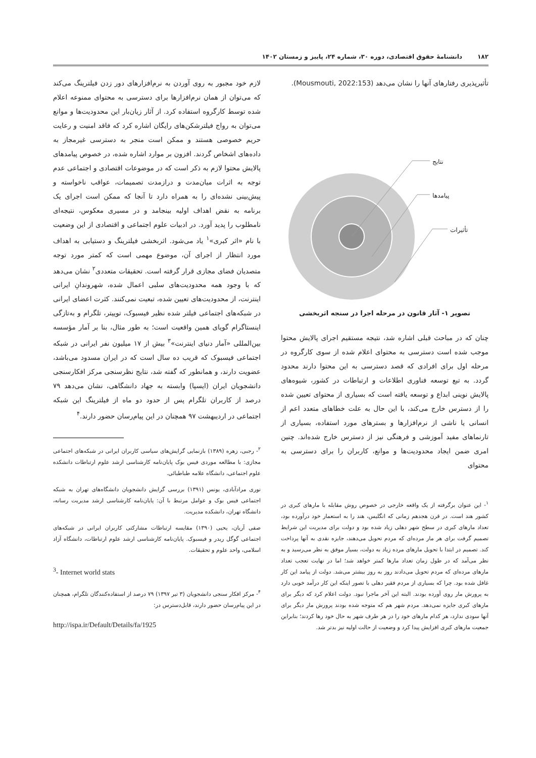۱۸۲ دانشنامهٔ حقوق اقتصادی، دوره ۳۰، شماره ۲۴، پاییز و زمستان ۱۴۰۲
تأثیرپذیری رفتارهای آنها را نشان می‌دهد (Mousmouti, 2022:153).
نتایج
پیامدها
تأثیرات
تصویر ۱- آثار قانون در مرحله اجرا در سنجه اثربخشی
چنان که در مباحث قبلی اشاره شد، نتیجه مستقیم اجرای پالایش محتوا موجب شده است دسترسی به محتوای اعلام شده از سوی کارگروه در مرحله اول برای افرادی که قصد دسترسی به این محتوا دارند محدود گردد. به تبع توسعه فناوری اطلاعات و ارتباطات در کشور، شیوه‌های پالایش نوینی ابداع و توسعه یافته است که بسیاری از محتوای تعیین شده را از دسترس خارج می‌کند، با این حال به علت خطاهای متعدد اعم از انسانی یا ناشی از نرم‌افزارها و بسترهای مورد استفاده، بسیاری از تارنماهای مفید آموزشی و فرهنگی نیز از دسترس خارج شده‌اند. چنین امری ضمن ایجاد محدودیت‌ها و موانع، کاربران را برای دسترسی به محتوای
<sup>۱</sup>- این عنوان برگرفته از یک واقعه خارجی در خصوص روش مقابله با مارهای کبری در کشور هند است. در قرن هجدهم زمانی که انگلیس، هند را به استعمار خود درآورده بود، تعداد مارهای کبری در سطح شهر دهلی زیاد شده بود و دولت برای مدیریت این شرایط تصمیم گرفت برای هر مار مرده‌ای که مردم تحویل می‌دهند، جایزه نقدی به آنها پرداخت کند. تصمیم در ابتدا با تحویل مارهای مرده زیاد به دولت، بسیار موفق به نظر می‌رسید و به نظر می‌آمد که در طول زمان تعداد مارها کمتر خواهد شد؛ اما در نهایت تعجب تعداد مارهای مرده‌ای که مردم تحویل می‌دادند روز به روز بیشتر می‌شد. دولت از پیامد این کار غافل شده بود. چرا که بسیاری از مردم فقیر دهلی با تصور اینکه این کار درآمد خوبی دارد به پرورش مار روی آورده بودند. البته این آخر ماجرا نبود. دولت اعلام کرد که دیگر برای مارهای کبری جایزه نمی‌دهد. مردم شهر هم که متوجه شده بودند پرورش مار دیگر برای آنها سودی ندارد، هر کدام مارهای خود را در هر طرف شهر به حال خود رها کردند؛ بنابراین جمعیت مارهای کبری افزایش پیدا کرد و وضعیت از حالت اولیه نیز بدتر شد.
لازم خود مجبور به روی آوردن به نرم‌افزارهای دور زدن فیلترینگ می‌کند که می‌توان از همان نرم‌افزارها برای دسترسی به محتوای ممنوعه اعلام شده توسط کارگروه استفاده کرد. از آثار زیان‌بار این محدودیت‌ها و موانع می‌توان به رواج فیلترشکن‌های رایگان اشاره کرد که فاقد امنیت و رعایت حریم خصوصی هستند و ممکن است منجر به دسترسی غیرمجاز به داده‌های اشخاص گردند. افزون بر موارد اشاره شده، در خصوص پیامدهای پالایش محتوا لازم به ذکر است که در موضوعات اقتصادی و اجتماعی عدم توجه به اثرات میان‌مدت و درازمدت تصمیمات، عواقب ناخواسته و پیش‌بینی نشده‌ای را به همراه دارد تا آنجا که ممکن است اجرای یک برنامه به نقض اهداف اولیه بینجامد و در مسیری معکوس، نتیجه‌ای نامطلوب را پدید آورد. در ادبیات علوم اجتماعی و اقتصادی از این وضعیت با نام «اثر کبری»<sup>۱</sup> یاد می‌شود. اثربخشی فیلترینگ و دستیابی به اهداف مورد انتظار از اجرای آن، موضوع مهمی است که کمتر مورد توجه متصدیان فضای مجازی قرار گرفته است. تحقیقات متعددی<sup>۲</sup> نشان می‌دهد که با وجود همه محدودیت‌های سلبی اعمال شده، شهروندانِ ایرانی اینترنت، از محدودیت‌های تعیین شده، تبعیت نمی‌کنند. کثرت اعضای ایرانی در شبکه‌های اجتماعی فیلتر شده نظیر فیسبوک، توییتر، تلگرام و به‌تازگی اینستاگرام گویای همین واقعیت است؛ به طور مثال، بنا بر آمار مؤسسه بین‌المللی «آمار دنیای اینترنت»<sup>۳</sup> بیش از ۱۷ میلیون نفر ایرانی در شبکه اجتماعی فیسبوک که قریب ده سال است که در ایران مسدود می‌باشد، عضویت دارند، و همانطور که گفته شد، نتایج نظرسنجی مرکز افکارسنجی دانشجویان ایران (ایسپا) وابسته به جهاد دانشگاهی، نشان می‌دهد ۷۹ درصد از کاربران تلگرام پس از حدود دو ماه از فیلترینگ این شبکه اجتماعی در اردیبهشت ۹۷ همچنان در این پیام‌رسان حضور دارند.<sup>۴</sup>
<sup>۲</sup>- رجبی، زهره (۱۳۸۹) بازنمایی گرایش‌های سیاسی کاربران ایرانی در شبکه‌های اجتماعی مجازی: با مطالعه موردی فیس بوک پایان‌نامه کارشناسی ارشد علوم ارتباطات دانشکده علوم اجتماعی، دانشگاه علامه طباطبائی.
نوری مرادآبادی، یونس (۱۳۹۱) بررسی گرایش دانشجویان دانشگاه‌های تهران به شبکه اجتماعی فیس بوک و عوامل مرتبط با آن: پایان‌نامه کارشناسی ارشد مدیریت رسانه، دانشگاه تهران، دانشکده مدیریت.
صفی آریان، یحیی (۱۳۹۰) مقایسه ارتباطات مشارکتی کاربران ایرانی در شبکه‌های اجتماعی گوگل ریدر و فیسبوک. پایان‌نامه کارشناسی ارشد علوم ارتباطات، دانشگاه آزاد اسلامی، واحد علوم و تحقیقات.
<sup>3</sup>- Internet world stats
<sup>۴</sup>- مرکز افکار سنجی دانشجویان (۳ تیر ۱۳۹۷) ۷۹ درصد از استفاده‌کنندگان تلگرام، همچنان در این پیام‌رسان حضور دارند، قابل‌دسترس در:
http://ispa.ir/Default/Details/fa/1925